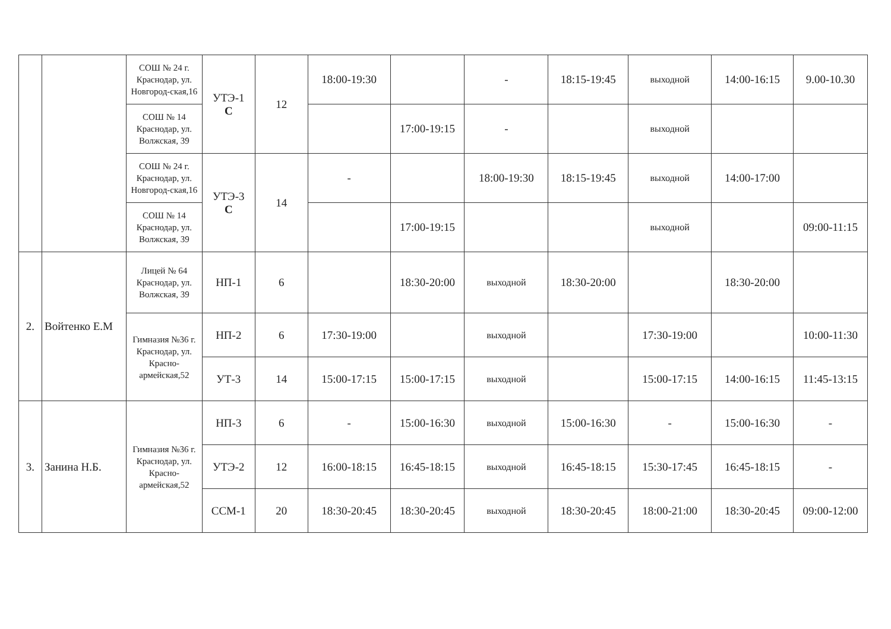| | | СОШ № 24 г. Краснодар, ул. Новгород-ская,16 | УТЭ-1 С | 12 | 18:00-19:30 | | - | 18:15-19:45 | выходной | 14:00-16:15 | 9.00-10.30 |
| | | СОШ № 14 Краснодар, ул. Волжская, 39 | | | | 17:00-19:15 | - | | выходной | | |
| | | СОШ № 24 г. Краснодар, ул. Новгород-ская,16 | УТЭ-3 С | 14 | - | | 18:00-19:30 | 18:15-19:45 | выходной | 14:00-17:00 | |
| | | СОШ № 14 Краснодар, ул. Волжская, 39 | | | | 17:00-19:15 | | | выходной | | 09:00-11:15 |
| 2. | Войтенко Е.М | Лицей № 64 Краснодар, ул. Волжская, 39 | НП-1 | 6 | | 18:30-20:00 | выходной | 18:30-20:00 | | 18:30-20:00 | |
| | | Гимназия №36 г. Краснодар, ул. Красно-армейская,52 | НП-2 | 6 | 17:30-19:00 | | выходной | | 17:30-19:00 | | 10:00-11:30 |
| | | | УТ-3 | 14 | 15:00-17:15 | 15:00-17:15 | выходной | | 15:00-17:15 | 14:00-16:15 | 11:45-13:15 |
| 3. | Занина Н.Б. | Гимназия №36 г. Краснодар, ул. Красно-армейская,52 | НП-3 | 6 | - | 15:00-16:30 | выходной | 15:00-16:30 | - | 15:00-16:30 | - |
| | | | УТЭ-2 | 12 | 16:00-18:15 | 16:45-18:15 | выходной | 16:45-18:15 | 15:30-17:45 | 16:45-18:15 | - |
| | | | ССМ-1 | 20 | 18:30-20:45 | 18:30-20:45 | выходной | 18:30-20:45 | 18:00-21:00 | 18:30-20:45 | 09:00-12:00 |